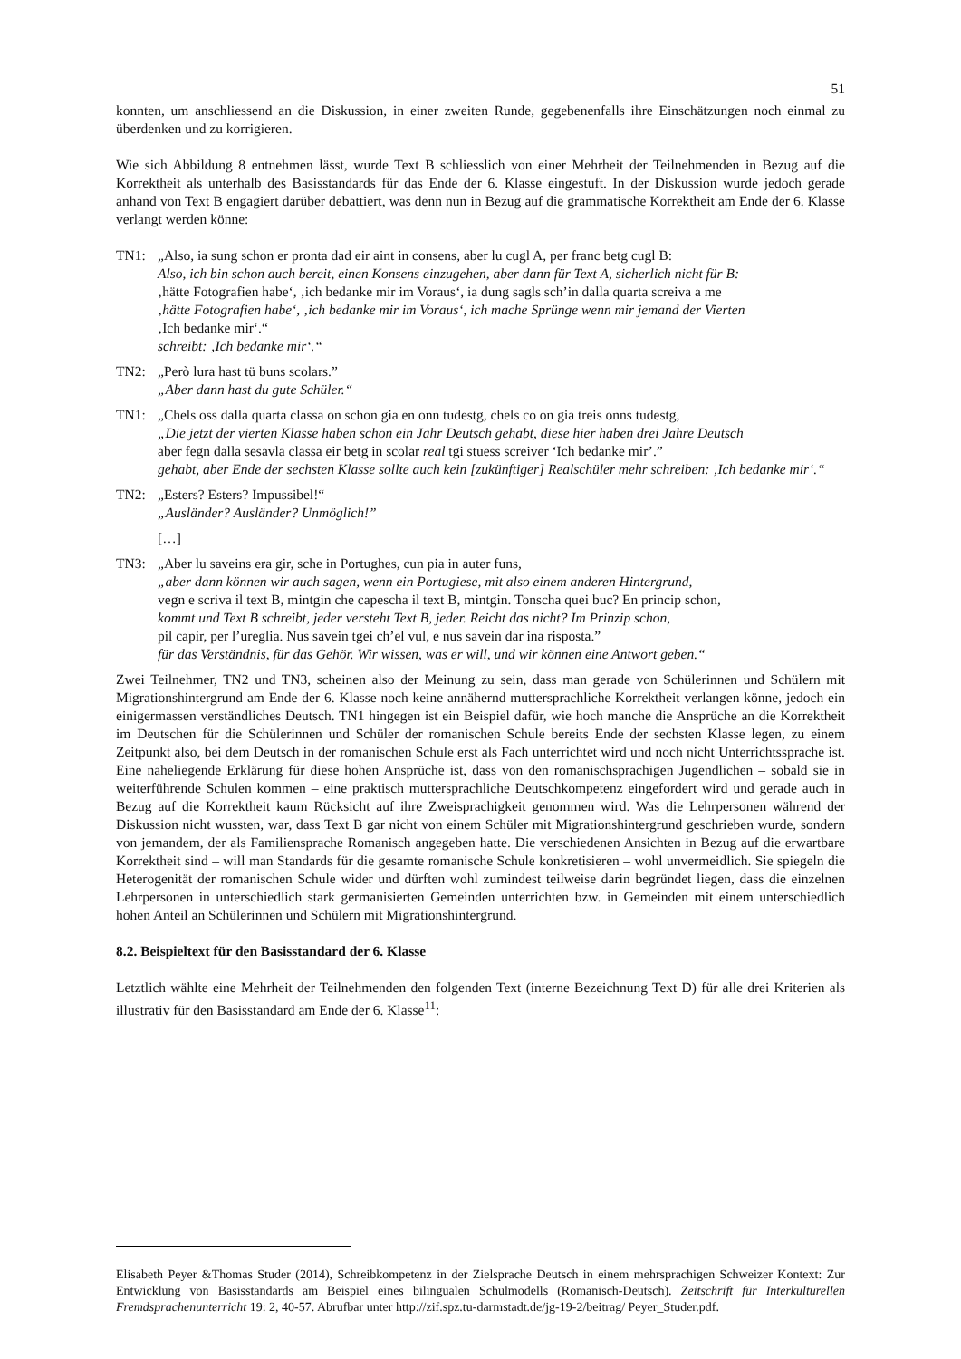51
konnten, um anschliessend an die Diskussion, in einer zweiten Runde, gegebenenfalls ihre Einschätzungen noch einmal zu überdenken und zu korrigieren.
Wie sich Abbildung 8 entnehmen lässt, wurde Text B schliesslich von einer Mehrheit der Teilnehmenden in Bezug auf die Korrektheit als unterhalb des Basisstandards für das Ende der 6. Klasse eingestuft. In der Diskussion wurde jedoch gerade anhand von Text B engagiert darüber debattiert, was denn nun in Bezug auf die grammatische Korrektheit am Ende der 6. Klasse verlangt werden könne:
TN1: „Also, ia sung schon er pronta dad eir aint in consens, aber lu cugl A, per franc betg cugl B:
Also, ich bin schon auch bereit, einen Konsens einzugehen, aber dann für Text A, sicherlich nicht für B:
‚hätte Fotografien habe‘, ‚ich bedanke mir im Voraus‘, ia dung sagls sch’in dalla quarta screiva a me
‚hätte Fotografien habe‘, ‚ich bedanke mir im Voraus‘, ich mache Sprünge wenn mir jemand der Vierten
‚Ich bedanke mir‘.“
schreibt: ‚Ich bedanke mir‘.“
TN2: „Però lura hast tü buns scolars.”
„Aber dann hast du gute Schüler.“
TN1: „Chels oss dalla quarta classa on schon gia en onn tudestg, chels co on gia treis onns tudestg,
„Die jetzt der vierten Klasse haben schon ein Jahr Deutsch gehabt, diese hier haben drei Jahre Deutsch
aber fegn dalla sesavla classa eir betg in scolar real tgi stuess screiver ‘Ich bedanke mir’.”
gehabt, aber Ende der sechsten Klasse sollte auch kein [zukünftiger] Realschüler mehr schreiben: ‚Ich bedanke mir‘.“
TN2: „Esters? Esters? Impussibel!“
„Ausländer? Ausländer? Unmöglich!”
[…]
TN3: „Aber lu saveins era gir, sche in Portughes, cun pia in auter funs,
„aber dann können wir auch sagen, wenn ein Portugiese, mit also einem anderen Hintergrund,
vegn e scriva il text B, mintgin che capescha il text B, mintgin. Tonscha quei buc? En princip schon,
kommt und Text B schreibt, jeder versteht Text B, jeder. Reicht das nicht? Im Prinzip schon,
pil capir, per l’ureglia. Nus savein tgei ch’el vul, e nus savein dar ina risposta.”
für das Verständnis, für das Gehör. Wir wissen, was er will, und wir können eine Antwort geben.“
Zwei Teilnehmer, TN2 und TN3, scheinen also der Meinung zu sein, dass man gerade von Schülerinnen und Schülern mit Migrationshintergrund am Ende der 6. Klasse noch keine annähernd muttersprachliche Korrektheit verlangen könne, jedoch ein einigermassen verständliches Deutsch. TN1 hingegen ist ein Beispiel dafür, wie hoch manche die Ansprüche an die Korrektheit im Deutschen für die Schülerinnen und Schüler der romanischen Schule bereits Ende der sechsten Klasse legen, zu einem Zeitpunkt also, bei dem Deutsch in der romanischen Schule erst als Fach unterrichtet wird und noch nicht Unterrichtssprache ist. Eine naheliegende Erklärung für diese hohen Ansprüche ist, dass von den romanischsprachigen Jugendlichen – sobald sie in weiterführende Schulen kommen – eine praktisch muttersprachliche Deutschkompetenz eingefordert wird und gerade auch in Bezug auf die Korrektheit kaum Rücksicht auf ihre Zweisprachigkeit genommen wird. Was die Lehrpersonen während der Diskussion nicht wussten, war, dass Text B gar nicht von einem Schüler mit Migrationshintergrund geschrieben wurde, sondern von jemandem, der als Familiensprache Romanisch angegeben hatte. Die verschiedenen Ansichten in Bezug auf die erwartbare Korrektheit sind – will man Standards für die gesamte romanische Schule konkretisieren – wohl unvermeidlich. Sie spiegeln die Heterogenität der romanischen Schule wider und dürften wohl zumindest teilweise darin begründet liegen, dass die einzelnen Lehrpersonen in unterschiedlich stark germanisierten Gemeinden unterrichten bzw. in Gemeinden mit einem unterschiedlich hohen Anteil an Schülerinnen und Schülern mit Migrationshintergrund.
8.2. Beispieltext für den Basisstandard der 6. Klasse
Letztlich wählte eine Mehrheit der Teilnehmenden den folgenden Text (interne Bezeichnung Text D) für alle drei Kriterien als illustrativ für den Basisstandard am Ende der 6. Klasse<sup>11</sup>:
Elisabeth Peyer &Thomas Studer (2014), Schreibkompetenz in der Zielsprache Deutsch in einem mehrsprachigen Schweizer Kontext: Zur Entwicklung von Basisstandards am Beispiel eines bilingualen Schulmodells (Romanisch-Deutsch). Zeitschrift für Interkulturellen Fremdsprachenunterricht 19: 2, 40-57. Abrufbar unter http://zif.spz.tu-darmstadt.de/jg-19-2/beitrag/ Peyer_Studer.pdf.